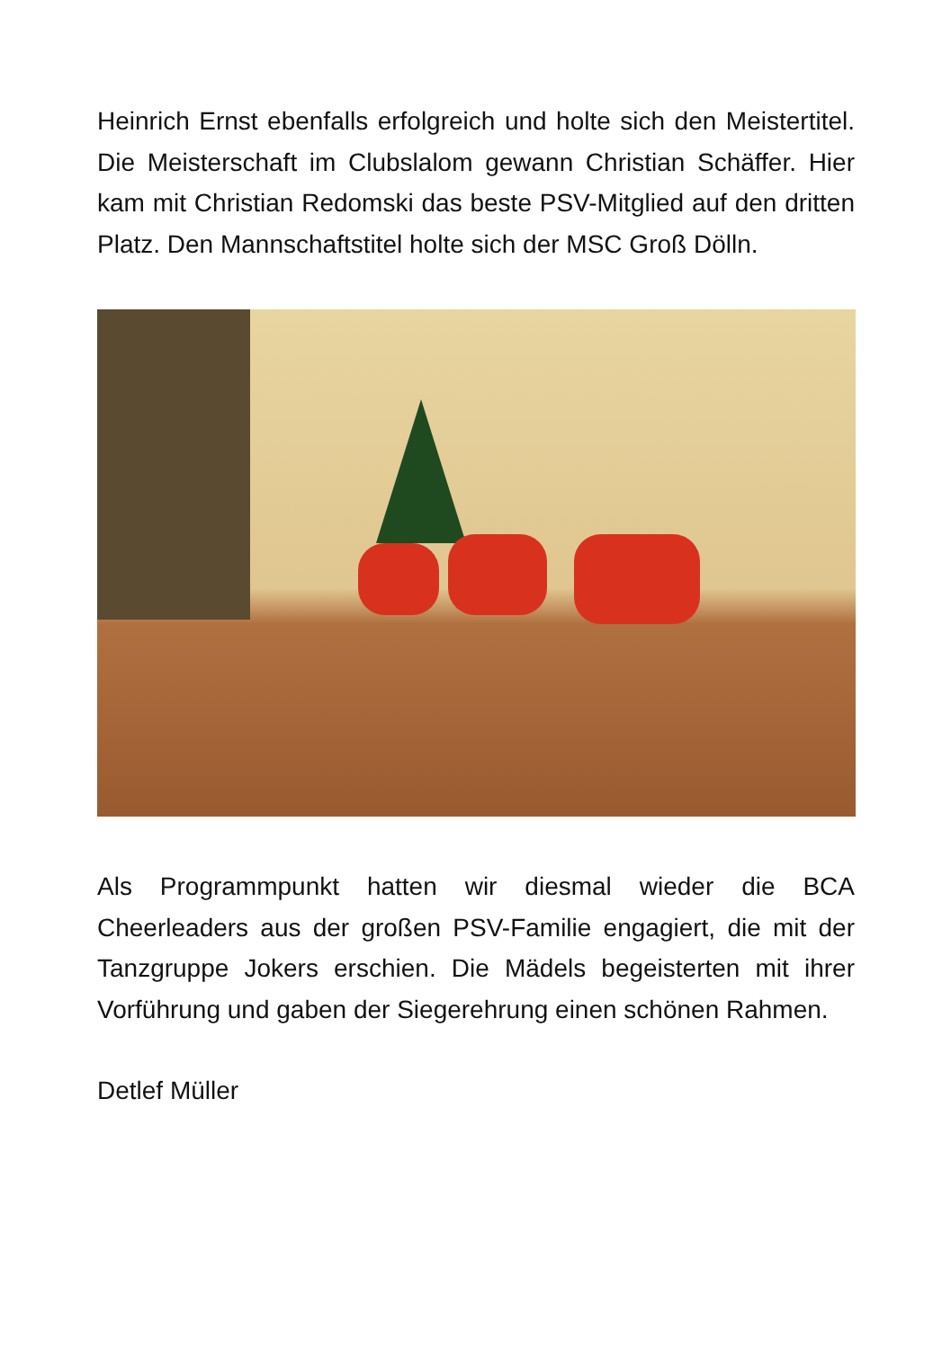Heinrich Ernst ebenfalls erfolgreich und holte sich den Meistertitel. Die Meisterschaft im Clubslalom gewann Christian Schäffer. Hier kam mit Christian Redomski das beste PSV-Mitglied auf den dritten Platz. Den Mannschaftstitel holte sich der MSC Groß Dölln.
Als Programmpunkt hatten wir diesmal wieder die BCA Cheerleaders aus der großen PSV-Familie engagiert, die mit der Tanzgruppe Jokers erschien. Die Mädels begeisterten mit ihrer Vorführung und gaben der Siegerehrung einen schönen Rahmen.
Detlef Müller